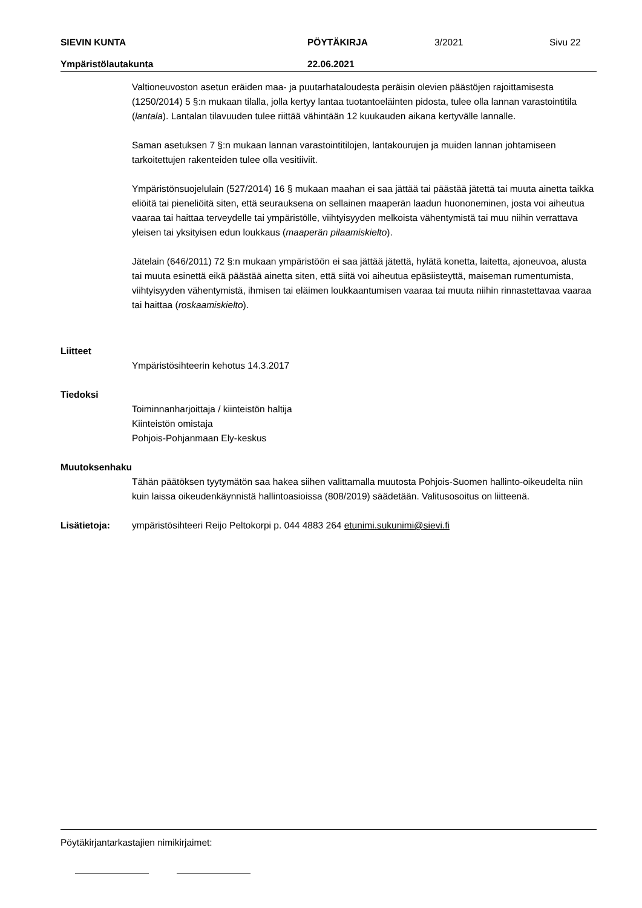SIEVIN KUNTA PÖYTÄKIRJA 3/2021 Sivu 22
Ympäristölautakunta 22.06.2021
Valtioneuvoston asetun eräiden maa- ja puutarhataloudesta peräisin olevien päästöjen rajoittamisesta (1250/2014) 5 §:n mukaan tilalla, jolla kertyy lantaa tuotantoeläinten pidosta, tulee olla lannan varastointitila (lantala). Lantalan tilavuuden tulee riittää vähintään 12 kuukauden aikana kertyvälle lannalle.
Saman asetuksen 7 §:n mukaan lannan varastointitilojen, lantakourujen ja muiden lannan johtamiseen tarkoitettujen rakenteiden tulee olla vesitiiviit.
Ympäristönsuojelulain (527/2014) 16 § mukaan maahan ei saa jättää tai päästää jätettä tai muuta ainetta taikka eliöitä tai pieneliöitä siten, että seurauksena on sellainen maaperän laadun huononeminen, josta voi aiheutua vaaraa tai haittaa terveydelle tai ympäristölle, viihtyisyyden melkoista vähentymistä tai muu niihin verrattava yleisen tai yksityisen edun loukkaus (maaperän pilaamiskielto).
Jätelain (646/2011) 72 §:n mukaan ympäristöön ei saa jättää jätettä, hylätä konetta, laitetta, ajoneuvoa, alusta tai muuta esinettä eikä päästää ainetta siten, että siitä voi aiheutua epäsiisteyttä, maiseman rumentumista, viihtyisyyden vähentymistä, ihmisen tai eläimen loukkaantumisen vaaraa tai muuta niihin rinnastettavaa vaaraa tai haittaa (roskaamiskielto).
Liitteet
Ympäristösihteerin kehotus 14.3.2017
Tiedoksi
Toiminnanharjoittaja / kiinteistön haltija
Kiinteistön omistaja
Pohjois-Pohjanmaan Ely-keskus
Muutoksenhaku
Tähän päätöksen tyytymätön saa hakea siihen valittamalla muutosta Pohjois-Suomen hallinto-oikeudelta niin kuin laissa oikeudenkäynnistä hallintoasioissa (808/2019) säädetään. Valitusosoitus on liitteenä.
Lisätietoja: ympäristösihteeri Reijo Peltokorpi p. 044 4883 264 etunimi.sukunimi@sievi.fi
Pöytäkirjantarkastajien nimikirjaimet: